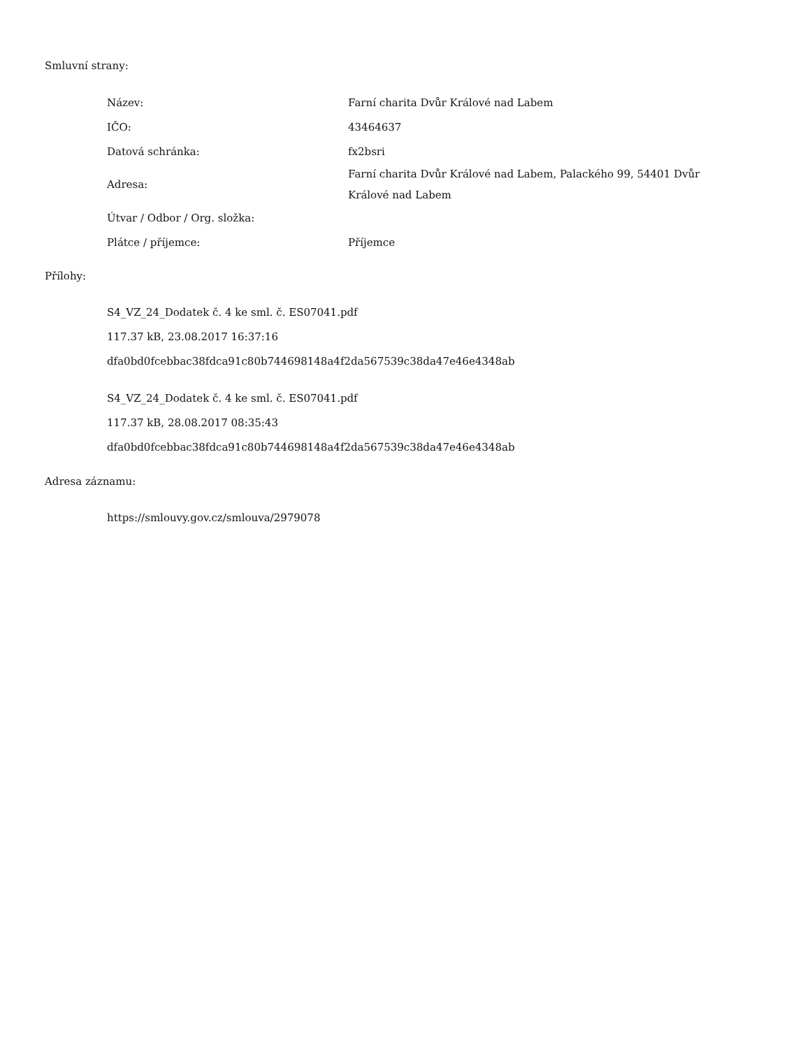Smluvní strany:
| Název: | Farní charita Dvůr Králové nad Labem |
| IČO: | 43464637 |
| Datová schránka: | fx2bsri |
| Adresa: | Farní charita Dvůr Králové nad Labem, Palackého 99, 54401 Dvůr Králové nad Labem |
| Útvar / Odbor / Org. složka: | |
| Plátce / příjemce: | Příjemce |
Přílohy:
S4_VZ_24_Dodatek č. 4 ke sml. č. ES07041.pdf
117.37 kB, 23.08.2017 16:37:16
dfa0bd0fcebbac38fdca91c80b744698148a4f2da567539c38da47e46e4348ab
S4_VZ_24_Dodatek č. 4 ke sml. č. ES07041.pdf
117.37 kB, 28.08.2017 08:35:43
dfa0bd0fcebbac38fdca91c80b744698148a4f2da567539c38da47e46e4348ab
Adresa záznamu:
https://smlouvy.gov.cz/smlouva/2979078